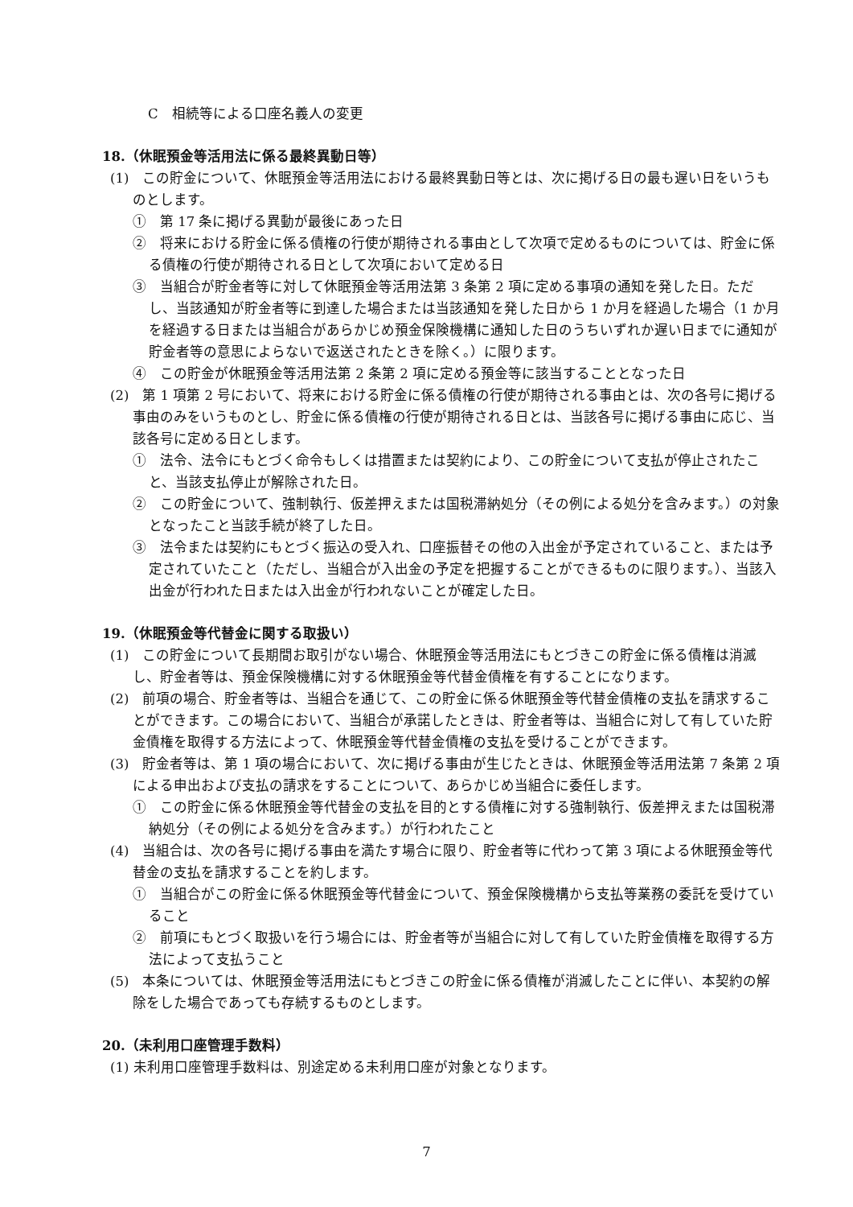C　相続等による口座名義人の変更
18.（休眠預金等活用法に係る最終異動日等）
(1)　この貯金について、休眠預金等活用法における最終異動日等とは、次に掲げる日の最も遅い日をいうものとします。
①　第 17 条に掲げる異動が最後にあった日
②　将来における貯金に係る債権の行使が期待される事由として次項で定めるものについては、貯金に係る債権の行使が期待される日として次項において定める日
③　当組合が貯金者等に対して休眠預金等活用法第 3 条第 2 項に定める事項の通知を発した日。ただし、当該通知が貯金者等に到達した場合または当該通知を発した日から 1 か月を経過した場合（1 か月を経過する日または当組合があらかじめ預金保険機構に通知した日のうちいずれか遅い日までに通知が貯金者等の意思によらないで返送されたときを除く。）に限ります。
④　この貯金が休眠預金等活用法第 2 条第 2 項に定める預金等に該当することとなった日
(2)　第 1 項第 2 号において、将来における貯金に係る債権の行使が期待される事由とは、次の各号に掲げる事由のみをいうものとし、貯金に係る債権の行使が期待される日とは、当該各号に掲げる事由に応じ、当該各号に定める日とします。
①　法令、法令にもとづく命令もしくは措置または契約により、この貯金について支払が停止されたこと、当該支払停止が解除された日。
②　この貯金について、強制執行、仮差押えまたは国税滞納処分（その例による処分を含みます。）の対象となったこと当該手続が終了した日。
③　法令または契約にもとづく振込の受入れ、口座振替その他の入出金が予定されていること、または予定されていたこと（ただし、当組合が入出金の予定を把握することができるものに限ります。）、当該入出金が行われた日または入出金が行われないことが確定した日。
19.（休眠預金等代替金に関する取扱い）
(1)　この貯金について長期間お取引がない場合、休眠預金等活用法にもとづきこの貯金に係る債権は消滅し、貯金者等は、預金保険機構に対する休眠預金等代替金債権を有することになります。
(2)　前項の場合、貯金者等は、当組合を通じて、この貯金に係る休眠預金等代替金債権の支払を請求することができます。この場合において、当組合が承諾したときは、貯金者等は、当組合に対して有していた貯金債権を取得する方法によって、休眠預金等代替金債権の支払を受けることができます。
(3)　貯金者等は、第 1 項の場合において、次に掲げる事由が生じたときは、休眠預金等活用法第 7 条第 2 項による申出および支払の請求をすることについて、あらかじめ当組合に委任します。
①　この貯金に係る休眠預金等代替金の支払を目的とする債権に対する強制執行、仮差押えまたは国税滞納処分（その例による処分を含みます。）が行われたこと
(4)　当組合は、次の各号に掲げる事由を満たす場合に限り、貯金者等に代わって第 3 項による休眠預金等代替金の支払を請求することを約します。
①　当組合がこの貯金に係る休眠預金等代替金について、預金保険機構から支払等業務の委託を受けていること
②　前項にもとづく取扱いを行う場合には、貯金者等が当組合に対して有していた貯金債権を取得する方法によって支払うこと
(5)　本条については、休眠預金等活用法にもとづきこの貯金に係る債権が消滅したことに伴い、本契約の解除をした場合であっても存続するものとします。
20.（未利用口座管理手数料）
(1) 未利用口座管理手数料は、別途定める未利用口座が対象となります。
7